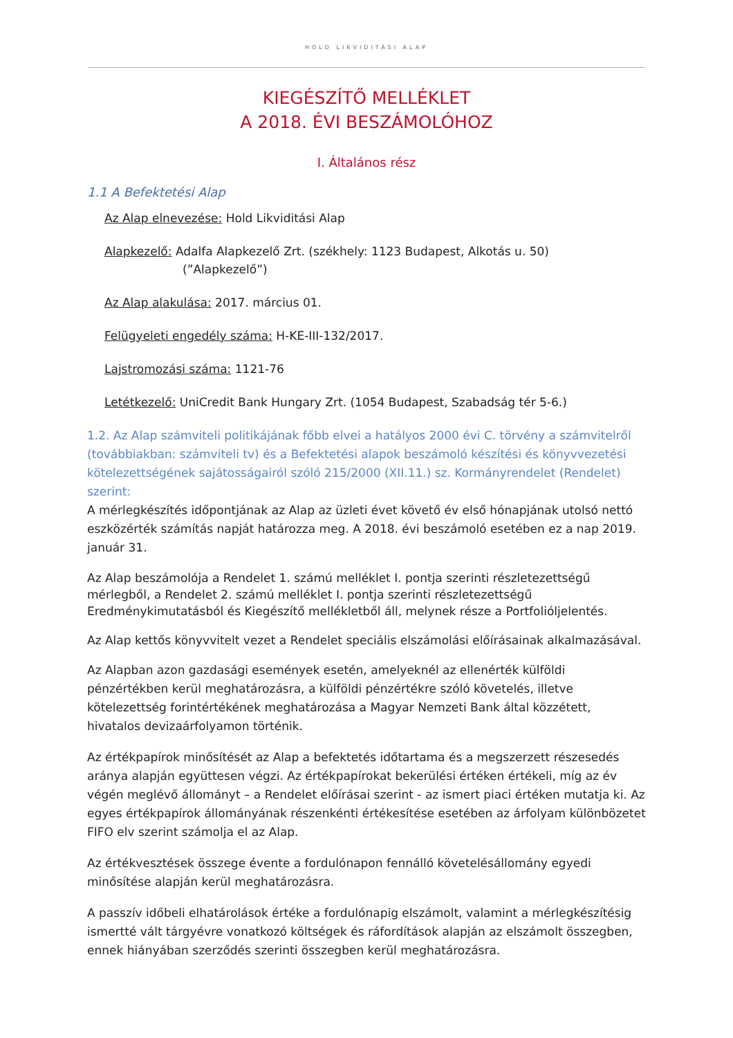HOLD LIKVIDITÁSI ALAP
KIEGÉSZÍTŐ MELLÉKLET
A 2018. ÉVI BESZÁMOLÓHOZ
I. Általános rész
1.1 A Befektetési Alap
Az Alap elnevezése: Hold Likviditási Alap
Alapkezelő: Adalfa Alapkezelő Zrt. (székhely: 1123 Budapest, Alkotás u. 50)
(”Alapkezelő”)
Az Alap alakulása: 2017. március 01.
Felügyeleti engedély száma: H-KE-III-132/2017.
Lajstromozási száma: 1121-76
Letétkezelő: UniCredit Bank Hungary Zrt. (1054 Budapest, Szabadság tér 5-6.)
1.2. Az Alap számviteli politikájának főbb elvei a hatályos 2000 évi C. törvény a számvitelről (továbbiakban: számviteli tv) és a Befektetési alapok beszámoló készítési és könyvvezetési kötelezettségének sajátosságairól szóló 215/2000 (XII.11.) sz. Kormányrendelet (Rendelet) szerint:
A mérlegkészítés időpontjának az Alap az üzleti évet követő év első hónapjának utolsó nettó eszközérték számítás napját határozza meg. A 2018. évi beszámoló esetében ez a nap 2019. január 31.
Az Alap beszámolója a Rendelet 1. számú melléklet I. pontja szerinti részletezettségű mérlegből, a Rendelet 2. számú melléklet I. pontja szerinti részletezettségű Eredménykimutatásból és Kiegészítő mellékletből áll, melynek része a Portfolióljelentés.
Az Alap kettős könyvvitelt vezet a Rendelet speciális elszámolási előírásainak alkalmazásával.
Az Alapban azon gazdasági események esetén, amelyeknél az ellenérték külföldi pénzértékben kerül meghatározásra, a külföldi pénzértékre szóló követelés, illetve kötelezettség forintértékének meghatározása a Magyar Nemzeti Bank által közzétett, hivatalos devizaárfolyamon történik.
Az értékpapírok minősítését az Alap a befektetés időtartama és a megszerzett részesedés aránya alapján együttesen végzi. Az értékpapírokat bekerülési értéken értékeli, míg az év végén meglévő állományt – a Rendelet előírásai szerint - az ismert piaci értéken mutatja ki. Az egyes értékpapírok állományának részenkénti értékesítése esetében az árfolyam különbözetet FIFO elv szerint számolja el az Alap.
Az értékvesztések összege évente a fordulónapon fennálló követelésállomány egyedi minősítése alapján kerül meghatározásra.
A passzív időbeli elhatárolások értéke a fordulónapig elszámolt, valamint a mérlegkészítésig ismertté vált tárgyévre vonatkozó költségek és ráfordítások alapján az elszámolt összegben, ennek hiányában szerződés szerinti összegben kerül meghatározásra.